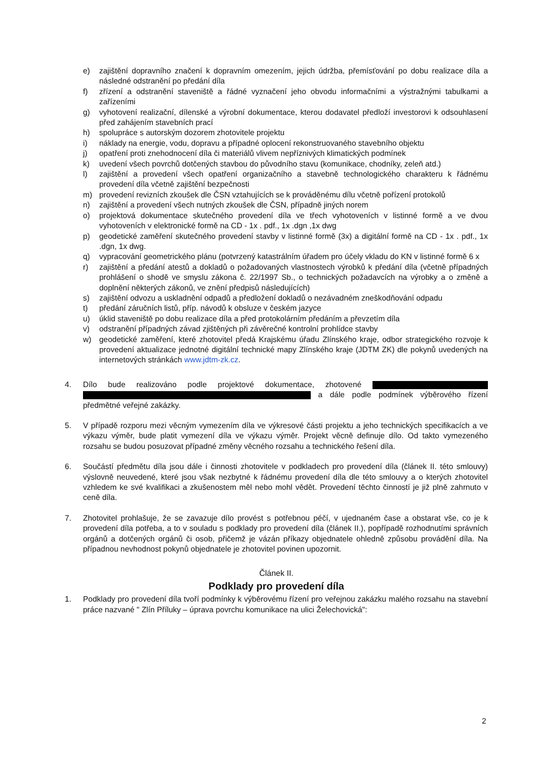e) zajištění dopravního značení k dopravním omezením, jejich údržba, přemísťování po dobu realizace díla a následné odstranění po předání díla
f) zřízení a odstranění staveniště a řádné vyznačení jeho obvodu informačními a výstražnými tabulkami a zařízeními
g) vyhotovení realizační, dílenské a výrobní dokumentace, kterou dodavatel předloží investorovi k odsouhlasení před zahájením stavebních prací
h) spolupráce s autorským dozorem zhotovitele projektu
i) náklady na energie, vodu, dopravu a případné oplocení rekonstruovaného stavebního objektu
j) opatření proti znehodnocení díla či materiálů vlivem nepříznivých klimatických podmínek
k) uvedení všech povrchů dotčených stavbou do původního stavu (komunikace, chodníky, zeleň atd.)
l) zajištění a provedení všech opatření organizačního a stavebně technologického charakteru k řádnému provedení díla včetně zajištění bezpečnosti
m) provedení revizních zkoušek dle ČSN vztahujících se k prováděnému dílu včetně pořízení protokolů
n) zajištění a provedení všech nutných zkoušek dle ČSN, případně jiných norem
o) projektová dokumentace skutečného provedení díla ve třech vyhotoveních v listinné formě a ve dvou vyhotoveních v elektronické formě na CD - 1x . pdf., 1x .dgn ,1x dwg
p) geodetické zaměření skutečného provedení stavby v listinné formě (3x) a digitální formě na CD - 1x . pdf., 1x .dgn, 1x dwg.
q) vypracování geometrického plánu (potvrzený katastrálním úřadem pro účely vkladu do KN v listinné formě 6 x
r) zajištění a předání atestů a dokladů o požadovaných vlastnostech výrobků k předání díla (včetně případných prohlášení o shodě ve smyslu zákona č. 22/1997 Sb., o technických požadavcích na výrobky a o změně a doplnění některých zákonů, ve znění předpisů následujících)
s) zajištění odvozu a uskladnění odpadů a předložení dokladů o nezávadném zneškodňování odpadu
t) předání záručních listů, příp. návodů k obsluze v českém jazyce
u) úklid staveniště po dobu realizace díla a před protokolárním předáním a převzetím díla
v) odstranění případných závad zjištěných při závěrečné kontrolní prohlídce stavby
w) geodetické zaměření, které zhotovitel předá Krajskému úřadu Zlínského kraje, odbor strategického rozvoje k provedení aktualizace jednotné digitální technické mapy Zlínského kraje (JDTM ZK) dle pokynů uvedených na internetových stránkách www.jdtm-zk.cz.
4. Dílo bude realizováno podle projektové dokumentace, zhotovené a dále podle podmínek výběrového řízení předmětné veřejné zakázky.
5. V případě rozporu mezi věcným vymezením díla ve výkresové části projektu a jeho technických specifikacích a ve výkazu výměr, bude platit vymezení díla ve výkazu výměr. Projekt věcně definuje dílo. Od takto vymezeného rozsahu se budou posuzovat případné změny věcného rozsahu a technického řešení díla.
6. Součástí předmětu díla jsou dále i činnosti zhotovitele v podkladech pro provedení díla (článek II. této smlouvy) výslovně neuvedené, které jsou však nezbytné k řádnému provedení díla dle této smlouvy a o kterých zhotovitel vzhledem ke své kvalifikaci a zkušenostem měl nebo mohl vědět. Provedení těchto činností je již plně zahrnuto v ceně díla.
7. Zhotovitel prohlašuje, že se zavazuje dílo provést s potřebnou péčí, v ujednaném čase a obstarat vše, co je k provedení díla potřeba, a to v souladu s podklady pro provedení díla (článek II.), popřípadě rozhodnutími správních orgánů a dotčených orgánů či osob, přičemž je vázán příkazy objednatele ohledně způsobu provádění díla. Na případnou nevhodnost pokynů objednatele je zhotovitel povinen upozornit.
Článek II.
Podklady pro provedení díla
1. Podklady pro provedení díla tvoří podmínky k výběrovému řízení pro veřejnou zakázku malého rozsahu na stavební práce nazvané " Zlín Příluky – úprava povrchu komunikace na ulici Želechovická":
2